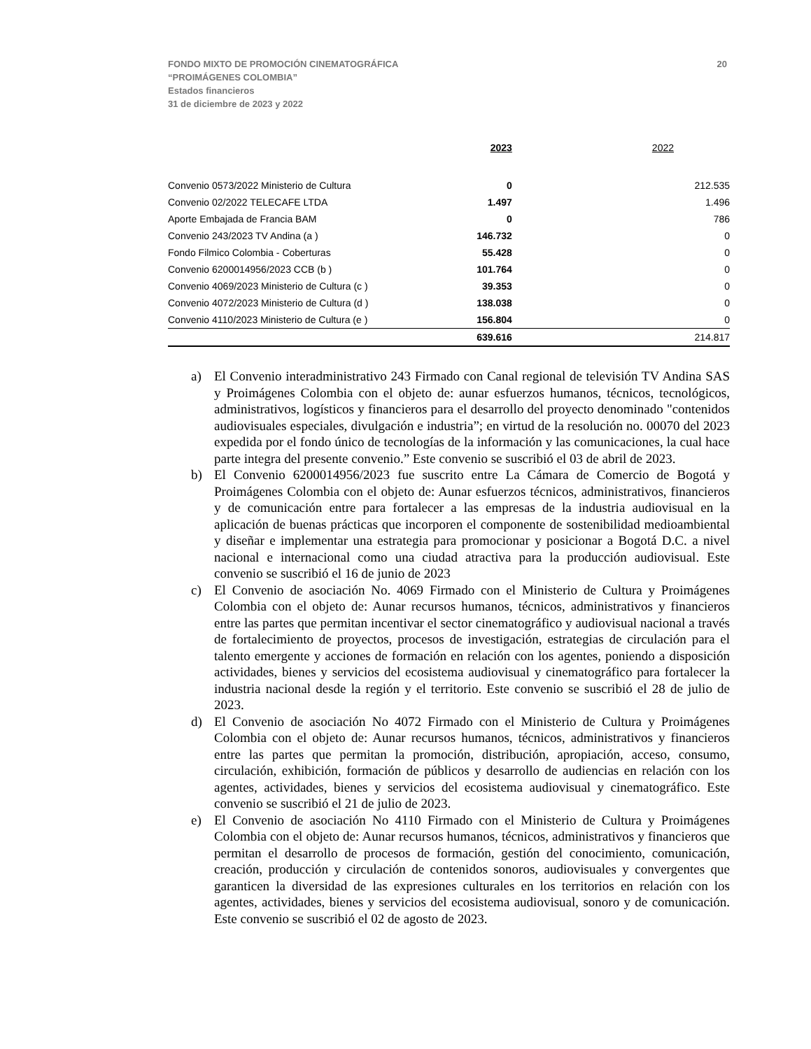FONDO MIXTO DE PROMOCIÓN CINEMATOGRÁFICA
“PROIMÁGENES COLOMBIA”
Estados financieros
31 de diciembre de 2023 y 2022
20
| | 2023 | 2022 |
| --- | --- | --- |
| Convenio 0573/2022 Ministerio de Cultura | 0 | 212.535 |
| Convenio 02/2022 TELECAFE LTDA | 1.497 | 1.496 |
| Aporte Embajada de Francia BAM | 0 | 786 |
| Convenio 243/2023 TV Andina (a ) | 146.732 | 0 |
| Fondo Filmico Colombia - Coberturas | 55.428 | 0 |
| Convenio 6200014956/2023 CCB (b ) | 101.764 | 0 |
| Convenio 4069/2023 Ministerio de Cultura (c ) | 39.353 | 0 |
| Convenio 4072/2023 Ministerio de Cultura (d ) | 138.038 | 0 |
| Convenio 4110/2023 Ministerio de Cultura (e ) | 156.804 | 0 |
| | 639.616 | 214.817 |
a) El Convenio interadministrativo 243 Firmado con Canal regional de televisión TV Andina SAS y Proimágenes Colombia con el objeto de: aunar esfuerzos humanos, técnicos, tecnológicos, administrativos, logísticos y financieros para el desarrollo del proyecto denominado "contenidos audiovisuales especiales, divulgación e industria”; en virtud de la resolución no. 00070 del 2023 expedida por el fondo único de tecnologías de la información y las comunicaciones, la cual hace parte integra del presente convenio.” Este convenio se suscribió el 03 de abril de 2023.
b) El Convenio 6200014956/2023 fue suscrito entre La Cámara de Comercio de Bogotá y Proimágenes Colombia con el objeto de: Aunar esfuerzos técnicos, administrativos, financieros y de comunicación entre para fortalecer a las empresas de la industria audiovisual en la aplicación de buenas prácticas que incorporen el componente de sostenibilidad medioambiental y diseñar e implementar una estrategia para promocionar y posicionar a Bogotá D.C. a nivel nacional e internacional como una ciudad atractiva para la producción audiovisual. Este convenio se suscribió el 16 de junio de 2023
c) El Convenio de asociación No. 4069 Firmado con el Ministerio de Cultura y Proimágenes Colombia con el objeto de: Aunar recursos humanos, técnicos, administrativos y financieros entre las partes que permitan incentivar el sector cinematográfico y audiovisual nacional a través de fortalecimiento de proyectos, procesos de investigación, estrategias de circulación para el talento emergente y acciones de formación en relación con los agentes, poniendo a disposición actividades, bienes y servicios del ecosistema audiovisual y cinematográfico para fortalecer la industria nacional desde la región y el territorio. Este convenio se suscribió el 28 de julio de 2023.
d) El Convenio de asociación No 4072 Firmado con el Ministerio de Cultura y Proimágenes Colombia con el objeto de: Aunar recursos humanos, técnicos, administrativos y financieros entre las partes que permitan la promoción, distribución, apropiación, acceso, consumo, circulación, exhibición, formación de públicos y desarrollo de audiencias en relación con los agentes, actividades, bienes y servicios del ecosistema audiovisual y cinematográfico. Este convenio se suscribió el 21 de julio de 2023.
e) El Convenio de asociación No 4110 Firmado con el Ministerio de Cultura y Proimágenes Colombia con el objeto de: Aunar recursos humanos, técnicos, administrativos y financieros que permitan el desarrollo de procesos de formación, gestión del conocimiento, comunicación, creación, producción y circulación de contenidos sonoros, audiovisuales y convergentes que garanticen la diversidad de las expresiones culturales en los territorios en relación con los agentes, actividades, bienes y servicios del ecosistema audiovisual, sonoro y de comunicación. Este convenio se suscribió el 02 de agosto de 2023.